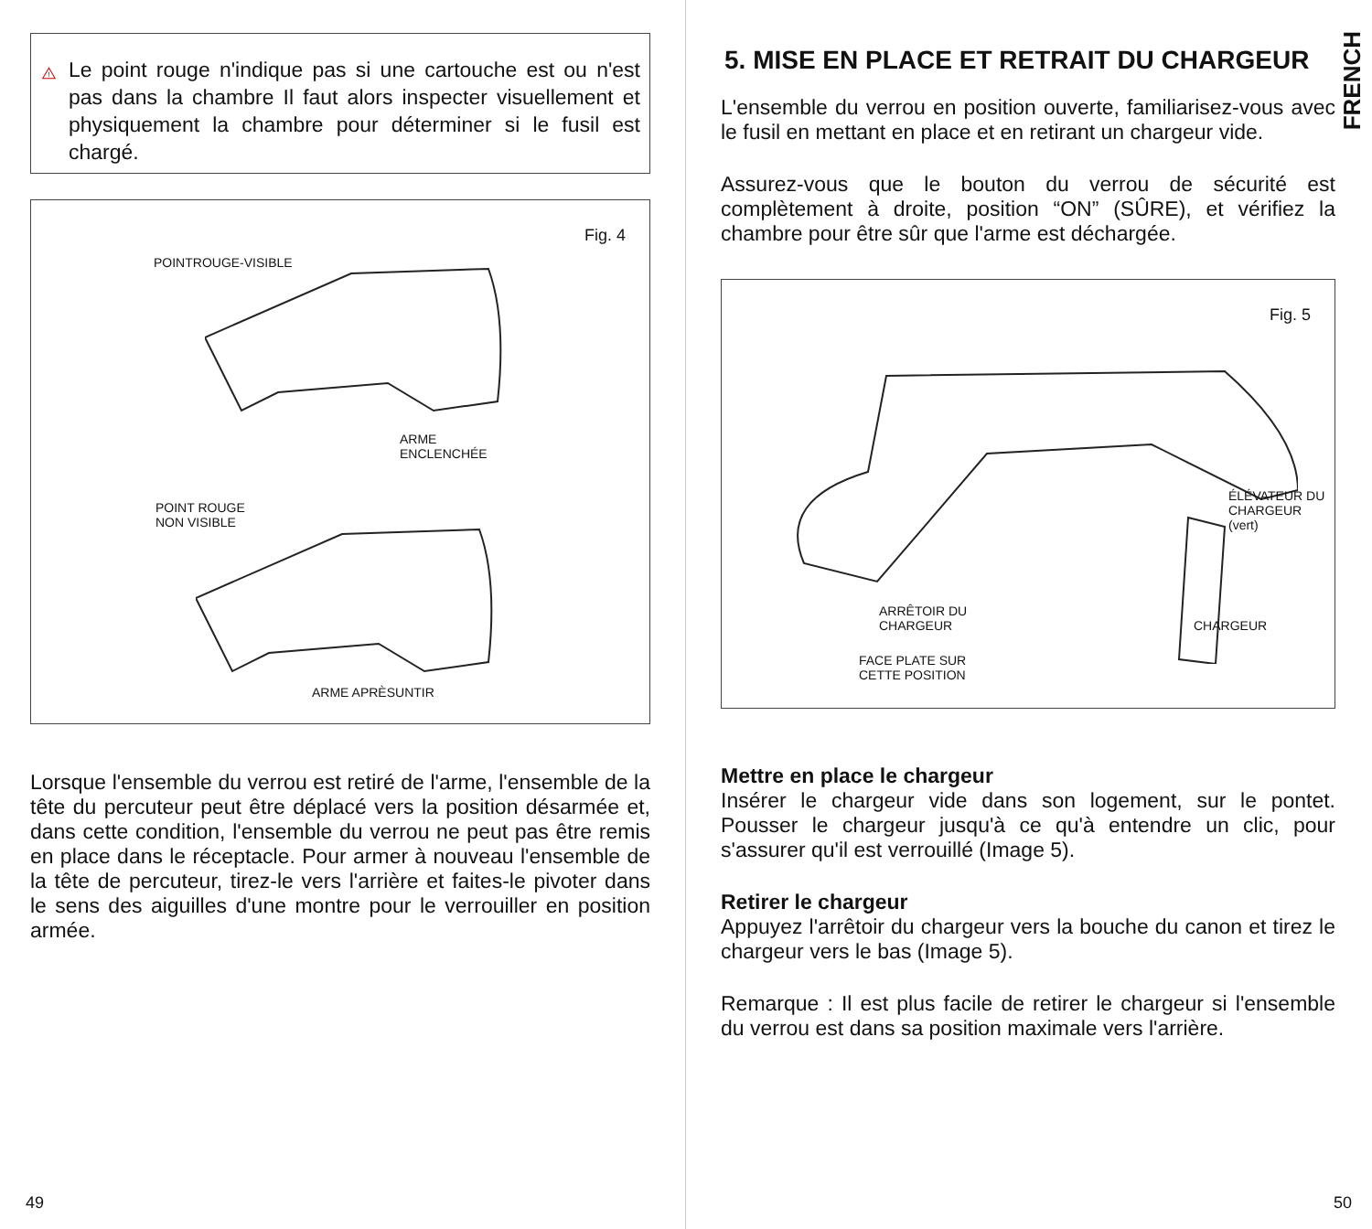!
Le point rouge n'indique pas si une cartouche est ou n'est pas dans la chambre Il faut alors inspecter visuellement et physiquement la chambre pour déterminer si le fusil est chargé.
Fig. 4
POINTROUGE-VISIBLE
ARME
ENCLENCHÉE
POINT ROUGE
NON VISIBLE
ARME APRÈSUNTIR
Lorsque l'ensemble du verrou est retiré de l'arme, l'ensemble de la tête du percuteur peut être déplacé vers la position désarmée et, dans cette condition, l'ensemble du verrou ne peut pas être remis en place dans le réceptacle. Pour armer à nouveau l'ensemble de la tête de percuteur, tirez-le vers l'arrière et faites-le pivoter dans le sens des aiguilles d'une montre pour le verrouiller en position armée.
49
FRENCH
5. MISE EN PLACE ET RETRAIT DU CHARGEUR
L'ensemble du verrou en position ouverte, familiarisez-vous avec le fusil en mettant en place et en retirant un chargeur vide.
Assurez-vous que le bouton du verrou de sécurité est complètement à droite, position “ON” (SÛRE), et vérifiez la chambre pour être sûr que l'arme est déchargée.
Fig. 5
ÉLÉVATEUR DU
CHARGEUR (vert)
ARRÊTOIR DU
CHARGEUR CHARGEUR
FACE PLATE SUR
CETTE POSITION
Mettre en place le chargeur
Insérer le chargeur vide dans son logement, sur le pontet. Pousser le chargeur jusqu'à ce qu'à entendre un clic, pour s'assurer qu'il est verrouillé (Image 5).
Retirer le chargeur
Appuyez l'arrêtoir du chargeur vers la bouche du canon et tirez le chargeur vers le bas (Image 5).
Remarque : Il est plus facile de retirer le chargeur si l'ensemble du verrou est dans sa position maximale vers l'arrière.
50